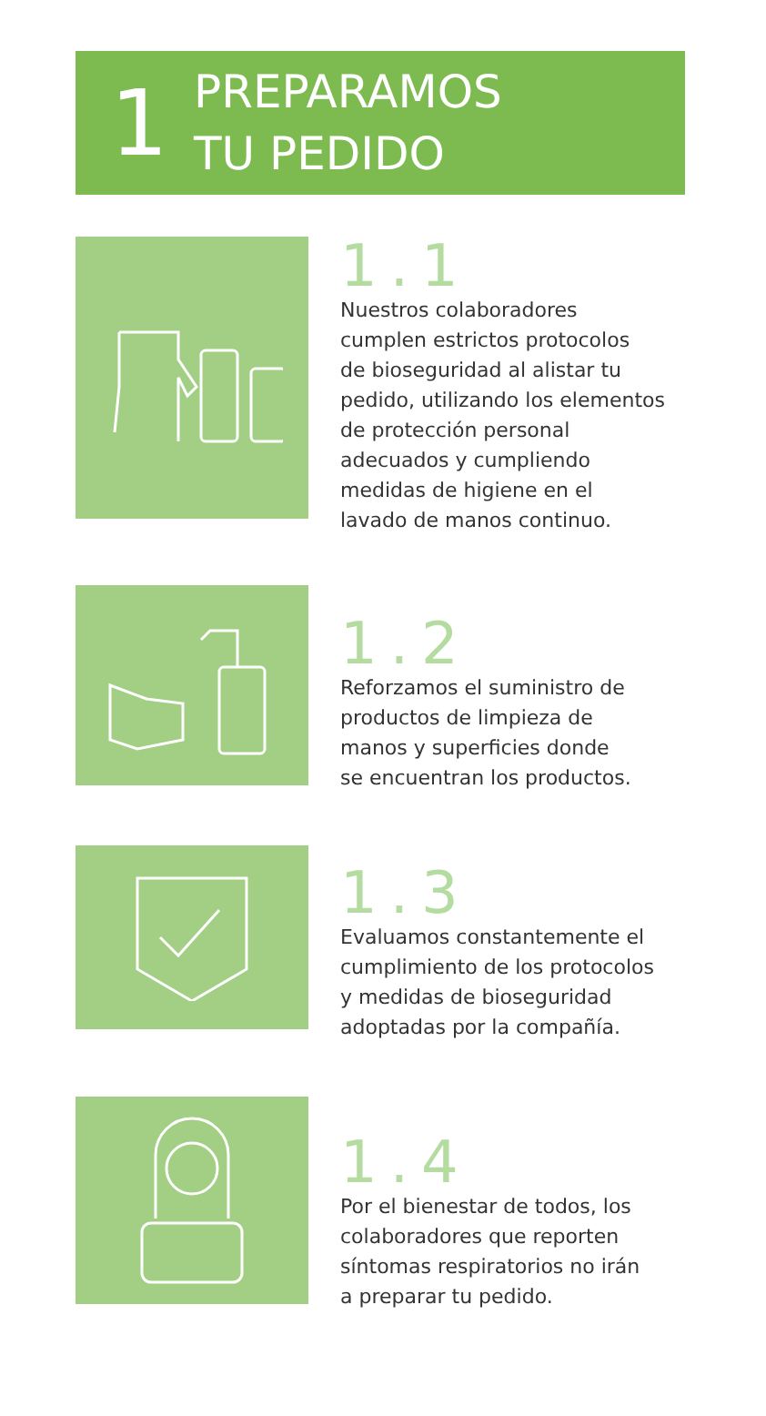1
PREPARAMOS
TU PEDIDO
1.1
Nuestros colaboradores
cumplen estrictos protocolos
de bioseguridad al alistar tu
pedido, utilizando los elementos
de protección personal
adecuados y cumpliendo
medidas de higiene en el
lavado de manos continuo.
1.2
Reforzamos el suministro de
productos de limpieza de
manos y superficies donde
se encuentran los productos.
1.3
Evaluamos constantemente el
cumplimiento de los protocolos
y medidas de bioseguridad
adoptadas por la compañía.
1.4
Por el bienestar de todos, los
colaboradores que reporten
síntomas respiratorios no irán
a preparar tu pedido.